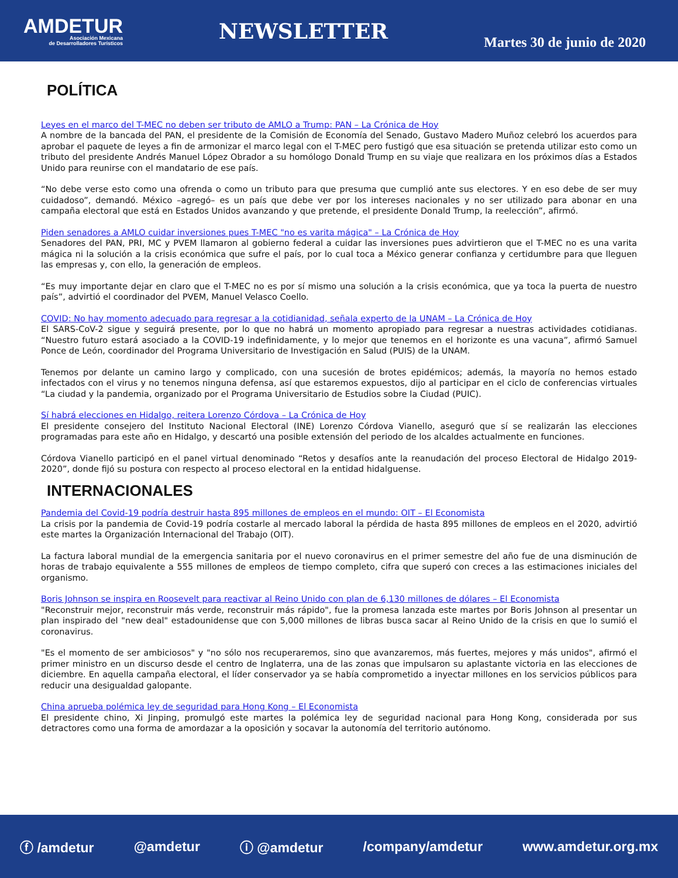AMDETUR
Asociación Mexicana
de Desarrolladores Turísticos
NEWSLETTER
Martes 30 de junio de 2020
POLÍTICA
Leyes en el marco del T-MEC no deben ser tributo de AMLO a Trump: PAN – La Crónica de Hoy
A nombre de la bancada del PAN, el presidente de la Comisión de Economía del Senado, Gustavo Madero Muñoz celebró los acuerdos para aprobar el paquete de leyes a fin de armonizar el marco legal con el T-MEC pero fustigó que esa situación se pretenda utilizar esto como un tributo del presidente Andrés Manuel López Obrador a su homólogo Donald Trump en su viaje que realizara en los próximos días a Estados Unido para reunirse con el mandatario de ese país.
“No debe verse esto como una ofrenda o como un tributo para que presuma que cumplió ante sus electores. Y en eso debe de ser muy cuidadoso”, demandó. México –agregó– es un país que debe ver por los intereses nacionales y no ser utilizado para abonar en una campaña electoral que está en Estados Unidos avanzando y que pretende, el presidente Donald Trump, la reelección”, afirmó.
Piden senadores a AMLO cuidar inversiones pues T-MEC "no es varita mágica" – La Crónica de Hoy
Senadores del PAN, PRI, MC y PVEM llamaron al gobierno federal a cuidar las inversiones pues advirtieron que el T-MEC no es una varita mágica ni la solución a la crisis económica que sufre el país, por lo cual toca a México generar confianza y certidumbre para que lleguen las empresas y, con ello, la generación de empleos.
“Es muy importante dejar en claro que el T-MEC no es por sí mismo una solución a la crisis económica, que ya toca la puerta de nuestro país”, advirtió el coordinador del PVEM, Manuel Velasco Coello.
COVID: No hay momento adecuado para regresar a la cotidianidad, señala experto de la UNAM – La Crónica de Hoy
El SARS-CoV-2 sigue y seguirá presente, por lo que no habrá un momento apropiado para regresar a nuestras actividades cotidianas. “Nuestro futuro estará asociado a la COVID-19 indefinidamente, y lo mejor que tenemos en el horizonte es una vacuna”, afirmó Samuel Ponce de León, coordinador del Programa Universitario de Investigación en Salud (PUIS) de la UNAM.
Tenemos por delante un camino largo y complicado, con una sucesión de brotes epidémicos; además, la mayoría no hemos estado infectados con el virus y no tenemos ninguna defensa, así que estaremos expuestos, dijo al participar en el ciclo de conferencias virtuales “La ciudad y la pandemia, organizado por el Programa Universitario de Estudios sobre la Ciudad (PUIC).
Sí habrá elecciones en Hidalgo, reitera Lorenzo Córdova – La Crónica de Hoy
El presidente consejero del Instituto Nacional Electoral (INE) Lorenzo Córdova Vianello, aseguró que sí se realizarán las elecciones programadas para este año en Hidalgo, y descartó una posible extensión del periodo de los alcaldes actualmente en funciones.
Córdova Vianello participó en el panel virtual denominado “Retos y desafíos ante la reanudación del proceso Electoral de Hidalgo 2019-2020”, donde fijó su postura con respecto al proceso electoral en la entidad hidalguense.
INTERNACIONALES
Pandemia del Covid-19 podría destruir hasta 895 millones de empleos en el mundo: OIT – El Economista
La crisis por la pandemia de Covid-19 podría costarle al mercado laboral la pérdida de hasta 895 millones de empleos en el 2020, advirtió este martes la Organización Internacional del Trabajo (OIT).
La factura laboral mundial de la emergencia sanitaria por el nuevo coronavirus en el primer semestre del año fue de una disminución de horas de trabajo equivalente a 555 millones de empleos de tiempo completo, cifra que superó con creces a las estimaciones iniciales del organismo.
Boris Johnson se inspira en Roosevelt para reactivar al Reino Unido con plan de 6,130 millones de dólares – El Economista
"Reconstruir mejor, reconstruir más verde, reconstruir más rápido", fue la promesa lanzada este martes por Boris Johnson al presentar un plan inspirado del "new deal" estadounidense que con 5,000 millones de libras busca sacar al Reino Unido de la crisis en que lo sumió el coronavirus.
"Es el momento de ser ambiciosos" y "no sólo nos recuperaremos, sino que avanzaremos, más fuertes, mejores y más unidos", afirmó el primer ministro en un discurso desde el centro de Inglaterra, una de las zonas que impulsaron su aplastante victoria en las elecciones de diciembre. En aquella campaña electoral, el líder conservador ya se había comprometido a inyectar millones en los servicios públicos para reducir una desigualdad galopante.
China aprueba polémica ley de seguridad para Hong Kong – El Economista
El presidente chino, Xi Jinping, promulgó este martes la polémica ley de seguridad nacional para Hong Kong, considerada por sus detractores como una forma de amordazar a la oposición y socavar la autonomía del territorio autónomo.
ⓕ /amdetur @amdetur ⓘ @amdetur /company/amdetur www.amdetur.org.mx